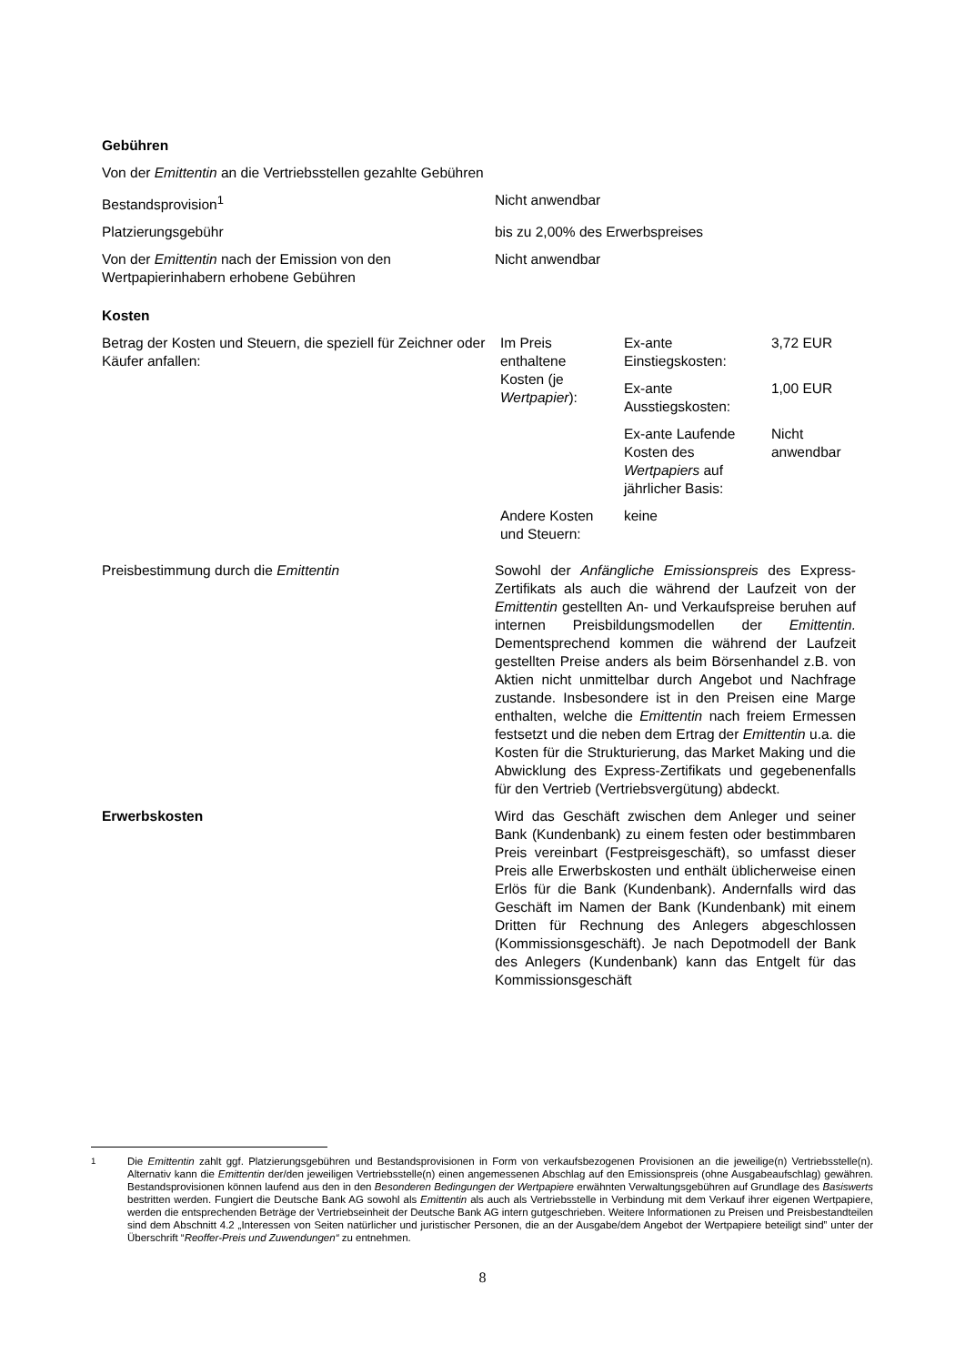Gebühren
Von der Emittentin an die Vertriebsstellen gezahlte Gebühren
Bestandsprovision<sup>1</sup> Nicht anwendbar
Platzierungsgebühr bis zu 2,00% des Erwerbspreises
Von der Emittentin nach der Emission von den Wertpapierinhabern erhobene Gebühren
Nicht anwendbar
Kosten
Betrag der Kosten und Steuern, die speziell für Zeichner oder Käufer anfallen:
| Im Preis enthaltene Kosten (je Wertpapier ): | Ex-ante Einstiegskosten: | 3,72 EUR |
| | Ex-ante Ausstiegskosten: | 1,00 EUR |
| | Ex-ante Laufende Kosten des Wertpapiers auf jährlicher Basis: | Nicht anwendbar |
| Andere Kosten und Steuern: | keine | |
Preisbestimmung durch die Emittentin Sowohl der Anfängliche Emissionspreis des Express-Zertifikats als auch die während der Laufzeit von der Emittentin gestellten An- und Verkaufspreise beruhen auf internen Preisbildungsmodellen der Emittentin. Dementsprechend kommen die während der Laufzeit gestellten Preise anders als beim Börsenhandel z.B. von Aktien nicht unmittelbar durch Angebot und Nachfrage zustande. Insbesondere ist in den Preisen eine Marge enthalten, welche die Emittentin nach freiem Ermessen festsetzt und die neben dem Ertrag der Emittentin u.a. die Kosten für die Strukturierung, das Market Making und die Abwicklung des Express-Zertifikats und gegebenenfalls für den Vertrieb (Vertriebsvergütung) abdeckt.
Erwerbskosten Wird das Geschäft zwischen dem Anleger und seiner Bank (Kundenbank) zu einem festen oder bestimmbaren Preis vereinbart (Festpreisgeschäft), so umfasst dieser Preis alle Erwerbskosten und enthält üblicherweise einen Erlös für die Bank (Kundenbank). Andernfalls wird das Geschäft im Namen der Bank (Kundenbank) mit einem Dritten für Rechnung des Anlegers abgeschlossen (Kommissionsgeschäft). Je nach Depotmodell der Bank des Anlegers (Kundenbank) kann das Entgelt für das Kommissionsgeschäft
<sup>1</sup> Die Emittentin zahlt ggf. Platzierungsgebühren und Bestandsprovisionen in Form von verkaufsbezogenen Provisionen an die jeweilige(n) Vertriebsstelle(n). Alternativ kann die Emittentin der/den jeweiligen Vertriebsstelle(n) einen angemessenen Abschlag auf den Emissionspreis (ohne Ausgabeaufschlag) gewähren. Bestandsprovisionen können laufend aus den in den Besonderen Bedingungen der Wertpapiere erwähnten Verwaltungsgebühren auf Grundlage des Basiswerts bestritten werden. Fungiert die Deutsche Bank AG sowohl als Emittentin als auch als Vertriebsstelle in Verbindung mit dem Verkauf ihrer eigenen Wertpapiere, werden die entsprechenden Beträge der Vertriebseinheit der Deutsche Bank AG intern gutgeschrieben. Weitere Informationen zu Preisen und Preisbestandteilen sind dem Abschnitt 4.2 „Interessen von Seiten natürlicher und juristischer Personen, die an der Ausgabe/dem Angebot der Wertpapiere beteiligt sind” unter der Überschrift “Reoffer-Preis und Zuwendungen“ zu entnehmen.
8